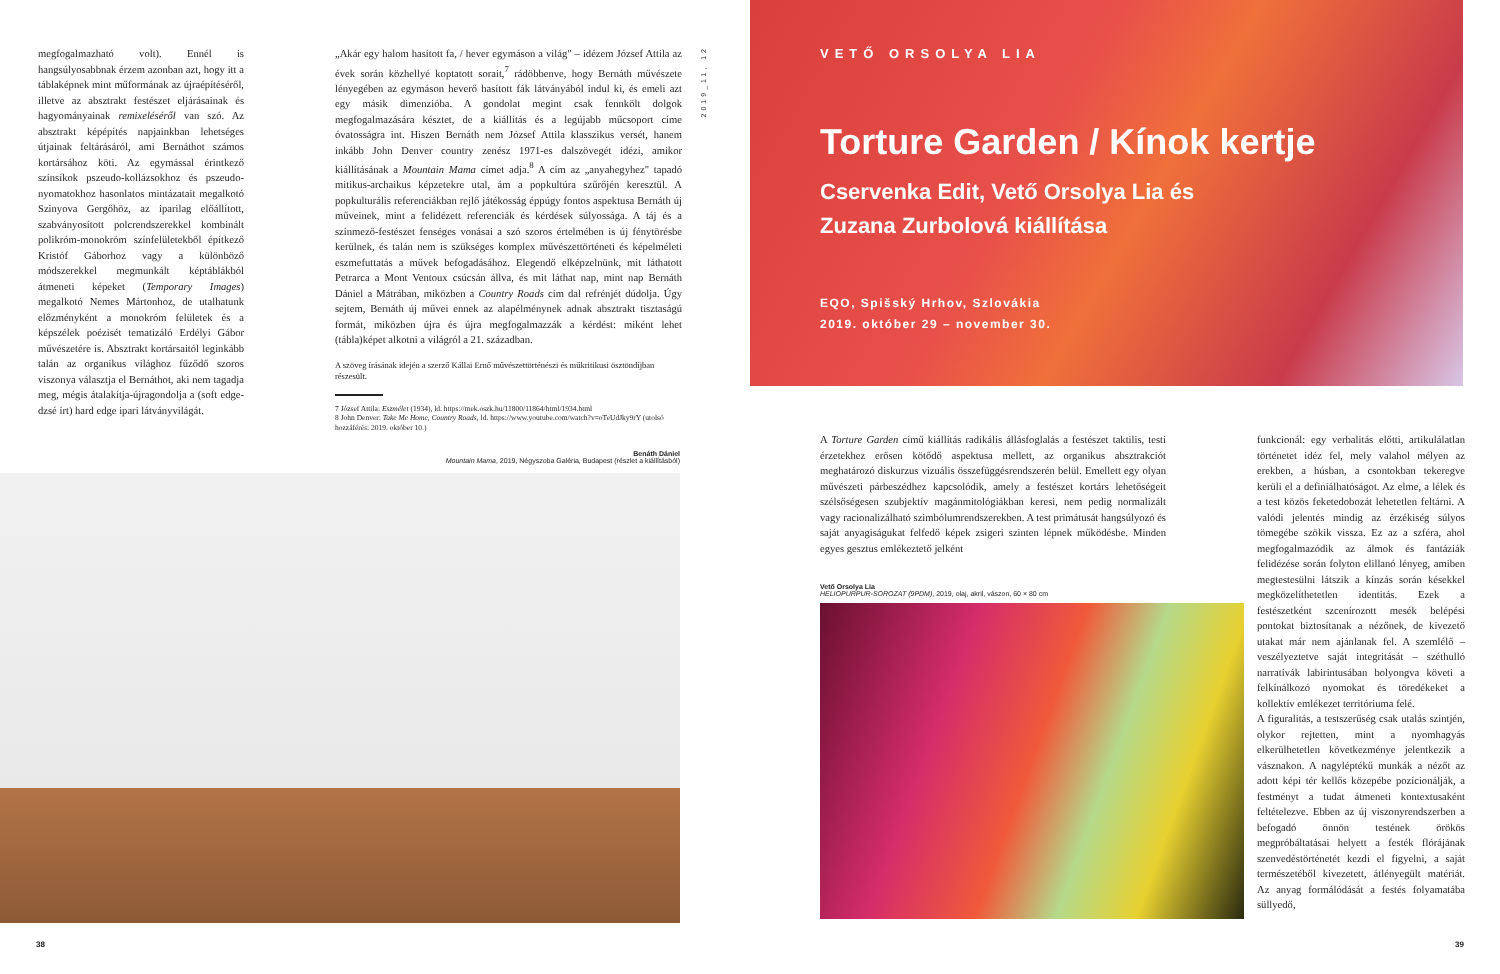megfogalmazható volt). Ennél is hangsúlyosabbnak érzem azonban azt, hogy itt a táblaképnek mint műformának az újraépítéséről, illetve az absztrakt festészet eljárásainak és hagyományainak remixeléséről van szó. Az absztrakt képépítés napjainkban lehetséges útjainak feltárásáról, ami Bernáthot számos kortársához köti. Az egymással érintkező színsíkok pszeudo-kollázsokhoz és pszeudo-nyomatokhoz hasonlatos mintázatait megalkotó Szinyova Gergőhöz, az iparilag előállított, szabványosított polcrendszerekkel kombinált polikróm-monokróm színfelületekből építkező Kristóf Gáborhoz vagy a különböző módszerekkel megmunkált képtáblákból átmeneti képeket (Temporary Images) megalkotó Nemes Mártonhoz, de utalhatunk előzményként a monokróm felületek és a képszélek poézisét tematizáló Erdélyi Gábor művészetére is. Absztrakt kortársaitól leginkább talán az organikus világhoz fűződő szoros viszonya választja el Bernáthot, aki nem tagadja meg, mégis átalakítja-újragondolja a (soft edge-dzsé írt) hard edge ipari látványvilágát.
„Akár egy halom hasított fa, / hever egymáson a világ" – idézem József Attila az évek során közhellyé koptatott sorait,<sup>7</sup> rádöbbenve, hogy Bernáth művészete lényegében az egymáson heverő hasított fák látványából indul ki, és emeli azt egy másik dimenzióba. A gondolat megint csak fennkölt dolgok megfogalmazására késztet, de a kiállítás és a legújabb műcsoport címe óvatosságra int. Hiszen Bernáth nem József Attila klasszikus versét, hanem inkább John Denver country zenész 1971-es dalszövegét idézi, amikor kiállításának a Mountain Mama címet adja.<sup>8</sup> A cím az „anyahegyhez" tapadó mitikus-archaikus képzetekre utal, ám a popkultúra szűrőjén keresztül. A popkulturális referenciákban rejlő játékosság éppúgy fontos aspektusa Bernáth új műveinek, mint a felidézett referenciák és kérdések súlyossága. A táj és a színmező-festészet fenséges vonásai a szó szoros értelmében is új fénytörésbe kerülnek, és talán nem is szükséges komplex művészettörténeti és képelméleti eszmefuttatás a művek befogadásához. Elegendő elképzelnünk, mit láthatott Petrarca a Mont Ventoux csúcsán állva, és mit láthat nap, mint nap Bernáth Dániel a Mátrában, miközben a Country Roads cím dal refrénjét dúdolja. Úgy sejtem, Bernáth új művei ennek az alapélménynek adnak absztrakt tisztaságú formát, miközben újra és újra megfogalmazzák a kérdést: miként lehet (tábla)képet alkotni a világról a 21. században.
A szöveg írásának idején a szerző Kállai Ernő művészettörténészi és műkritikusi ösztöndíjban részesült.
7 József Attila: Eszmélet (1934), ld. https://mek.oszk.hu/11800/11864/html/1934.html
8 John Denver: Take Me Home, Country Roads, ld. https://www.youtube.com/watch?v=oTeUdJky9rY (utolsó hozzáférés: 2019. október 10.)
2019_11, 12
Benáth Dániel
Mountain Mama, 2019, Négyszoba Galéria, Budapest (részlet a kiállításból)
38
VETŐ ORSOLYA LIA
Torture Garden / Kínok kertje
Cservenka Edit, Vető Orsolya Lia és
Zuzana Zurbolová kiállítása
EQO, Spišský Hrhov, Szlovákia
2019. október 29 – november 30.
A Torture Garden című kiállítás radikális állásfoglalás a festészet taktilis, testi érzetekhez erősen kötődő aspektusa mellett, az organikus absztrakciót meghatározó diskurzus vizuális összefüggésrendszerén belül. Emellett egy olyan művészeti párbeszédhez kapcsolódik, amely a festészet kortárs lehetőségeit szélsőségesen szubjektív magánmitológiákban keresi, nem pedig normalizált vagy racionalizálható szimbólumrendszerekben. A test primátusát hangsúlyozó és saját anyagiságukat felfedő képek zsigeri szinten lépnek működésbe. Minden egyes gesztus emlékeztető jelként
Vető Orsolya Lia
HELIOPURPUR-SOROZAT (9PDM), 2019, olaj, akril, vászon, 60 × 80 cm
funkcionál: egy verbalitás előtti, artikulálatlan történetet idéz fel, mely valahol mélyen az erekben, a húsban, a csontokban tekeregve kerüli el a definiálhatóságot. Az elme, a lélek és a test közös feketedobozát lehetetlen feltárni. A valódi jelentés mindig az érzékiség súlyos tömegébe szökik vissza. Ez az a szféra, ahol megfogalmazódik az álmok és fantáziák felidézése során folyton elillanó lényeg, amiben megtestesülni látszik a kínzás során késekkel megközelíthetetlen identitás. Ezek a festészetként szcenírozott mesék belépési pontokat biztosítanak a nézőnek, de kivezető utakat már nem ajánlanak fel. A szemlélő – veszélyeztetve saját integritását – széthulló narratívák labirintusában bolyongva követi a felkínálkozó nyomokat és töredékeket a kollektív emlékezet territóriuma felé.
A figuralitás, a testszerűség csak utalás szintjén, olykor rejtetten, mint a nyomhagyás elkerülhetetlen következménye jelentkezik a vásznakon. A nagyléptékű munkák a nézőt az adott képi tér kellős közepébe pozícionálják, a festményt a tudat átmeneti kontextusaként feltételezve. Ebben az új viszonyrendszerben a befogadó önnön testének örökös megpróbáltatásai helyett a festék flórájának szenvedéstörténetét kezdi el figyelni, a saját természetéből kivezetett, átlényegült matériát. Az anyag formálódását a festés folyamatába süllyedő,
39